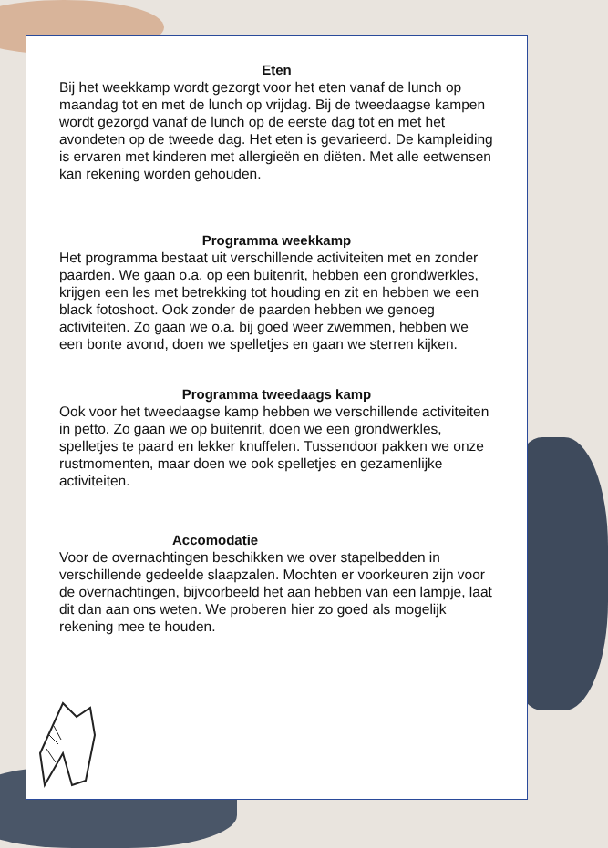Eten
Bij het weekkamp wordt gezorgt voor het eten vanaf de lunch op maandag tot en met de lunch op vrijdag. Bij de tweedaagse kampen wordt gezorgd vanaf de lunch op de eerste dag tot en met het avondeten op de tweede dag. Het eten is gevarieerd. De kampleiding is ervaren met kinderen met allergieën en diëten. Met alle eetwensen kan rekening worden gehouden.
Programma weekkamp
Het programma bestaat uit verschillende activiteiten met en zonder paarden. We gaan o.a. op een buitenrit, hebben een grondwerkles, krijgen een les met betrekking tot houding en zit en hebben we een black fotoshoot. Ook zonder de paarden hebben we genoeg activiteiten. Zo gaan we o.a. bij goed weer zwemmen, hebben we een bonte avond, doen we spelletjes en gaan we sterren kijken.
Programma tweedaags kamp
Ook voor het tweedaagse kamp hebben we verschillende activiteiten in petto. Zo gaan we op buitenrit, doen we een grondwerkles, spelletjes te paard en lekker knuffelen. Tussendoor pakken we onze rustmomenten, maar doen we ook spelletjes en gezamenlijke activiteiten.
Accomodatie
Voor de overnachtingen beschikken we over stapelbedden in verschillende gedeelde slaapzalen. Mochten er voorkeuren zijn voor de overnachtingen, bijvoorbeeld het aan hebben van een lampje, laat dit dan aan ons weten. We proberen hier zo goed als mogelijk rekening mee te houden.